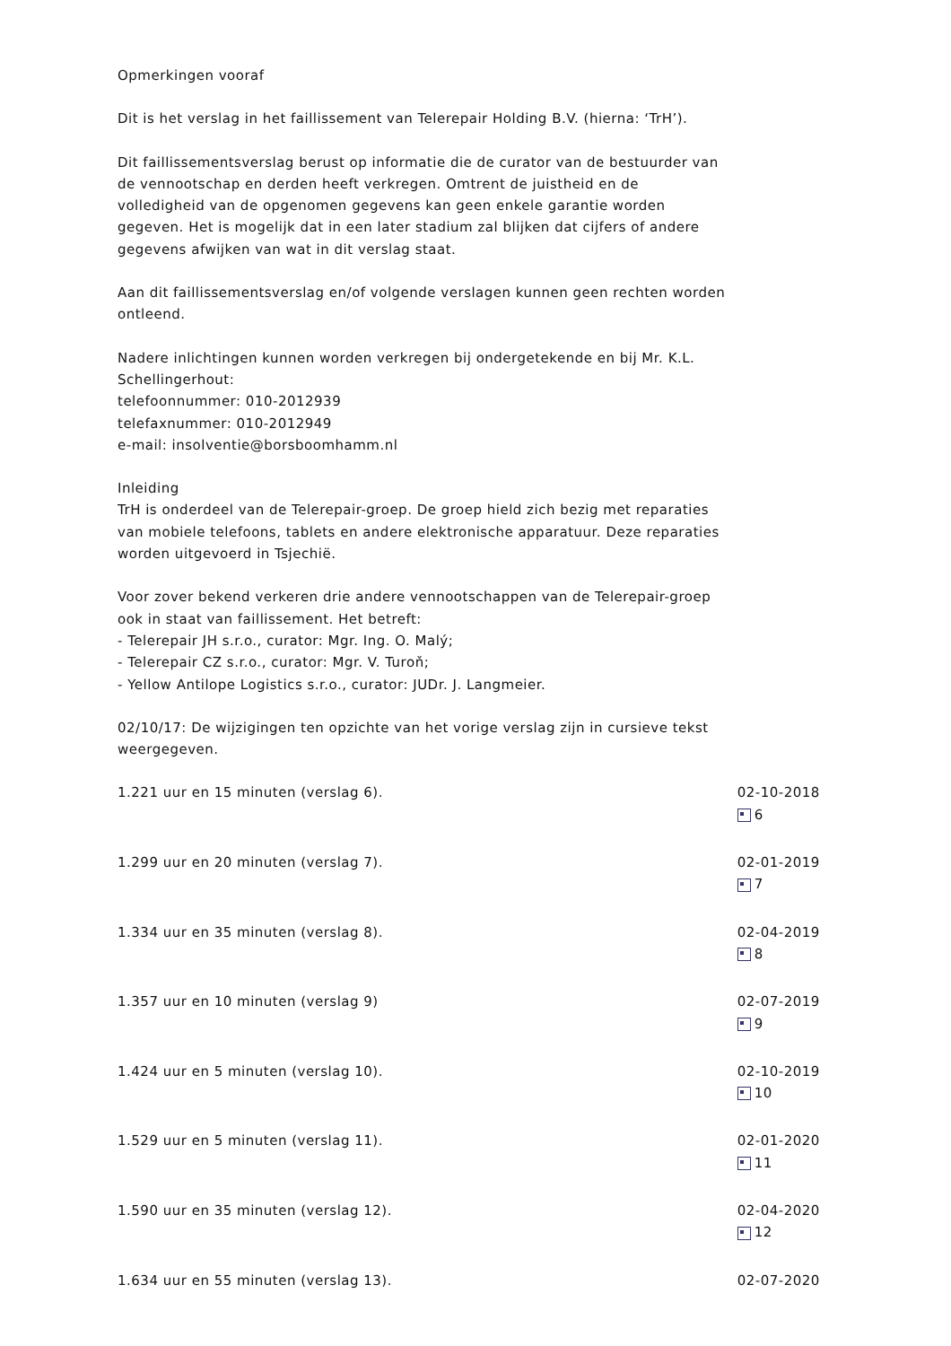Opmerkingen vooraf
Dit is het verslag in het faillissement van Telerepair Holding B.V. (hierna: ‘TrH’).
Dit faillissementsverslag berust op informatie die de curator van de bestuurder van de vennootschap en derden heeft verkregen. Omtrent de juistheid en de volledigheid van de opgenomen gegevens kan geen enkele garantie worden gegeven. Het is mogelijk dat in een later stadium zal blijken dat cijfers of andere gegevens afwijken van wat in dit verslag staat.
Aan dit faillissementsverslag en/of volgende verslagen kunnen geen rechten worden ontleend.
Nadere inlichtingen kunnen worden verkregen bij ondergetekende en bij Mr. K.L. Schellingerhout:
telefoonnummer: 010-2012939
telefaxnummer: 010-2012949
e-mail: insolventie@borsboomhamm.nl
Inleiding
TrH is onderdeel van de Telerepair-groep. De groep hield zich bezig met reparaties van mobiele telefoons, tablets en andere elektronische apparatuur. Deze reparaties worden uitgevoerd in Tsjechië.
Voor zover bekend verkeren drie andere vennootschappen van de Telerepair-groep ook in staat van faillissement. Het betreft:
- Telerepair JH s.r.o., curator: Mgr. Ing. O. Malý;
- Telerepair CZ s.r.o., curator: Mgr. V. Turoň;
- Yellow Antilope Logistics s.r.o., curator: JUDr. J. Langmeier.
02/10/17: De wijzigingen ten opzichte van het vorige verslag zijn in cursieve tekst weergegeven.
1.221 uur en 15 minuten (verslag 6). 02-10-2018
6
1.299 uur en 20 minuten (verslag 7). 02-01-2019
7
1.334 uur en 35 minuten (verslag 8). 02-04-2019
8
1.357 uur en 10 minuten (verslag 9) 02-07-2019
9
1.424 uur en 5 minuten (verslag 10). 02-10-2019
10
1.529 uur en 5 minuten (verslag 11). 02-01-2020
11
1.590 uur en 35 minuten (verslag 12). 02-04-2020
12
1.634 uur en 55 minuten (verslag 13). 02-07-2020